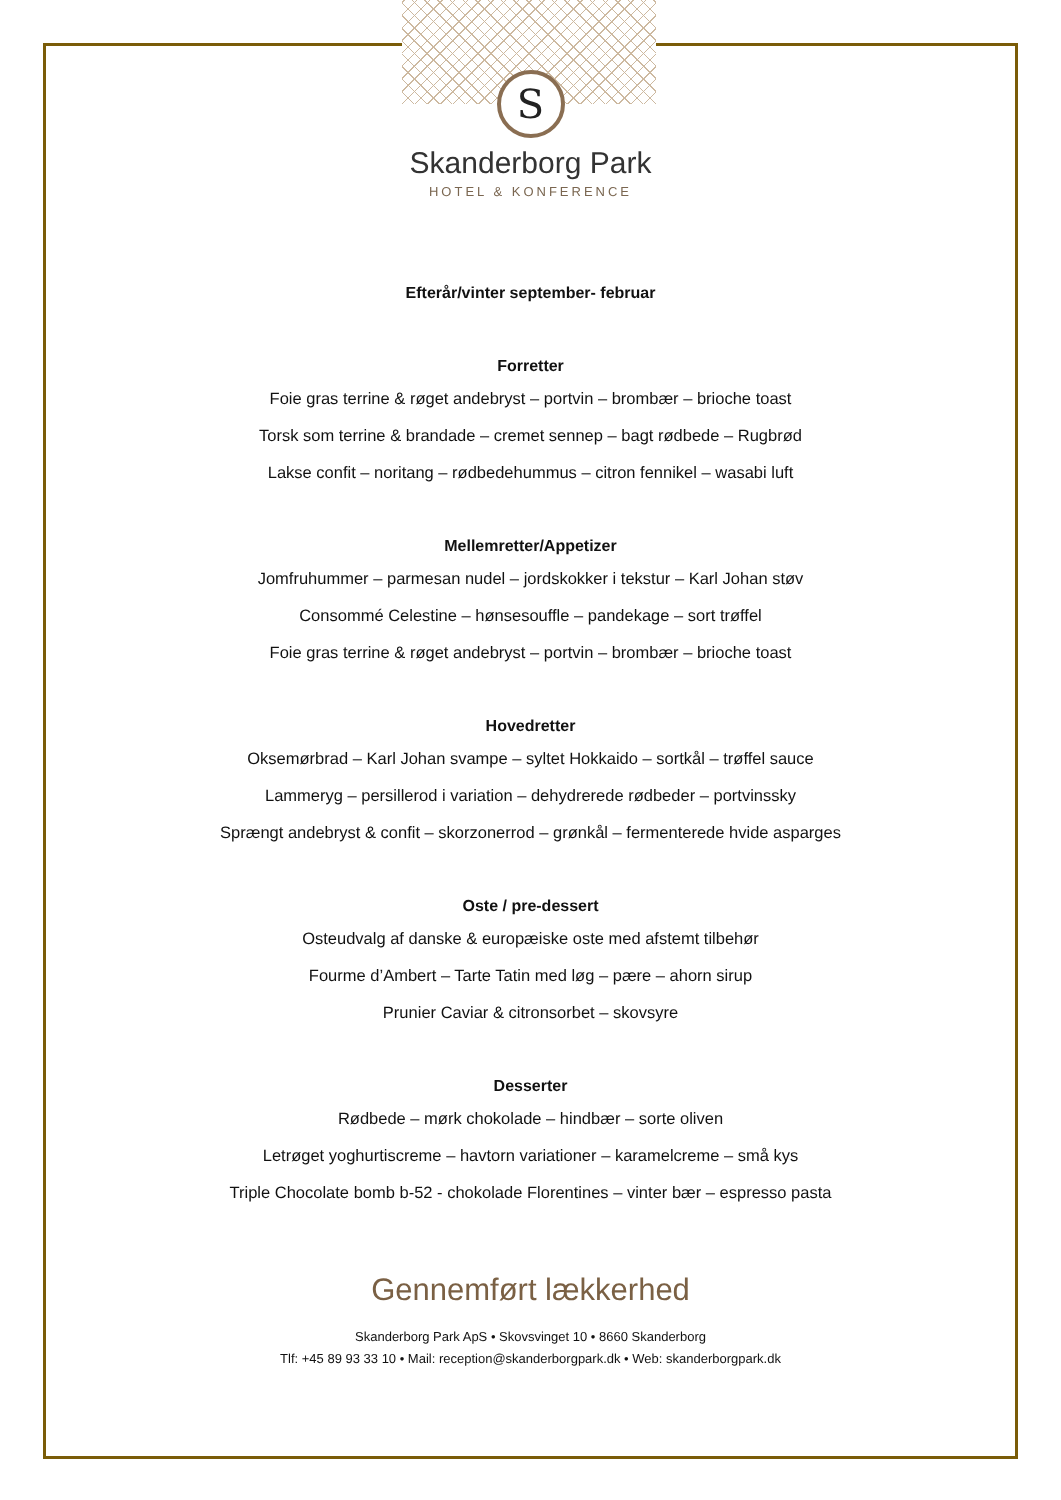S
Skanderborg Park
HOTEL & KONFERENCE
Efterår/vinter september- februar
Forretter
Foie gras terrine & røget andebryst – portvin – brombær – brioche toast
Torsk som terrine & brandade – cremet sennep – bagt rødbede – Rugbrød
Lakse confit – noritang – rødbedehummus – citron fennikel – wasabi luft
Mellemretter/Appetizer
Jomfruhummer – parmesan nudel – jordskokker i tekstur – Karl Johan støv
Consommé Celestine – hønsesouffle – pandekage – sort trøffel
Foie gras terrine & røget andebryst – portvin – brombær – brioche toast
Hovedretter
Oksemørbrad – Karl Johan svampe – syltet Hokkaido – sortkål – trøffel sauce
Lammeryg – persillerod i variation – dehydrerede rødbeder – portvinssky
Sprængt andebryst & confit – skorzonerrod – grønkål – fermenterede hvide asparges
Oste / pre-dessert
Osteudvalg af danske & europæiske oste med afstemt tilbehør
Fourme d’Ambert – Tarte Tatin med løg – pære – ahorn sirup
Prunier Caviar & citronsorbet – skovsyre
Desserter
Rødbede – mørk chokolade – hindbær – sorte oliven
Letrøget yoghurtiscreme – havtorn variationer – karamelcreme – små kys
Triple Chocolate bomb b-52 - chokolade Florentines – vinter bær – espresso pasta
Gennemført lækkerhed
Skanderborg Park ApS • Skovsvinget 10 • 8660 Skanderborg
Tlf: +45 89 93 33 10 • Mail: reception@skanderborgpark.dk • Web: skanderborgpark.dk